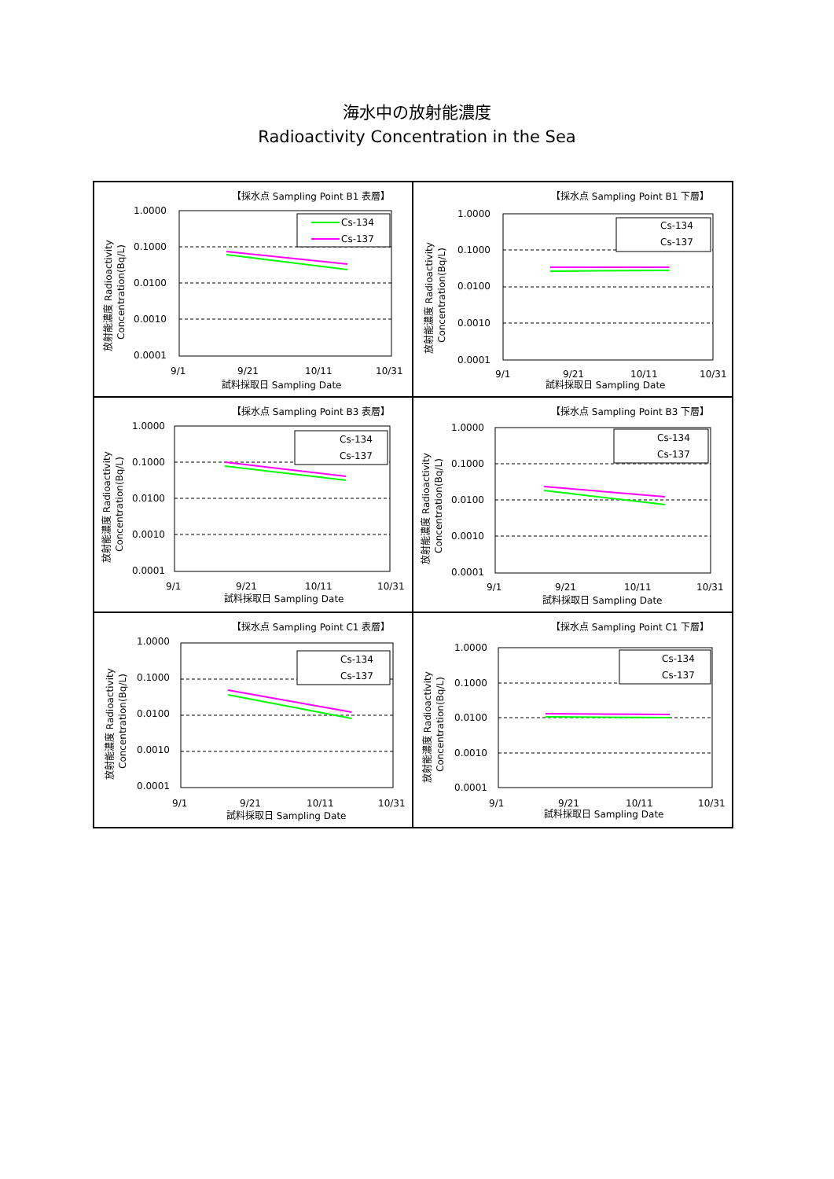海水中の放射能濃度
Radioactivity Concentration in the Sea
【採水点 Sampling Point B1 表層】
1.0000
0.1000
0.0100
0.0010
0.0001
Cs-134
Cs-137
9/1
9/21
10/11
10/31
試料採取日 Sampling Date
放射能濃度 Radioactivity
Concentration(Bq/L)
【採水点 Sampling Point B1 下層】
1.0000
0.1000
0.0100
0.0010
0.0001
Cs-134
Cs-137
9/1
9/21
10/11
10/31
試料採取日 Sampling Date
放射能濃度 Radioactivity
Concentration(Bq/L)
【採水点 Sampling Point B3 表層】
1.0000
0.1000
0.0100
0.0010
0.0001
Cs-134
Cs-137
9/1
9/21
10/11
10/31
試料採取日 Sampling Date
放射能濃度 Radioactivity
Concentration(Bq/L)
【採水点 Sampling Point B3 下層】
1.0000
0.1000
0.0100
0.0010
0.0001
Cs-134
Cs-137
9/1
9/21
10/11
10/31
試料採取日 Sampling Date
放射能濃度 Radioactivity
Concentration(Bq/L)
【採水点 Sampling Point C1 表層】
1.0000
0.1000
0.0100
0.0010
0.0001
Cs-134
Cs-137
9/1
9/21
10/11
10/31
試料採取日 Sampling Date
放射能濃度 Radioactivity
Concentration(Bq/L)
【採水点 Sampling Point C1 下層】
1.0000
0.1000
0.0100
0.0010
0.0001
Cs-134
Cs-137
9/1
9/21
10/11
10/31
試料採取日 Sampling Date
放射能濃度 Radioactivity
Concentration(Bq/L)